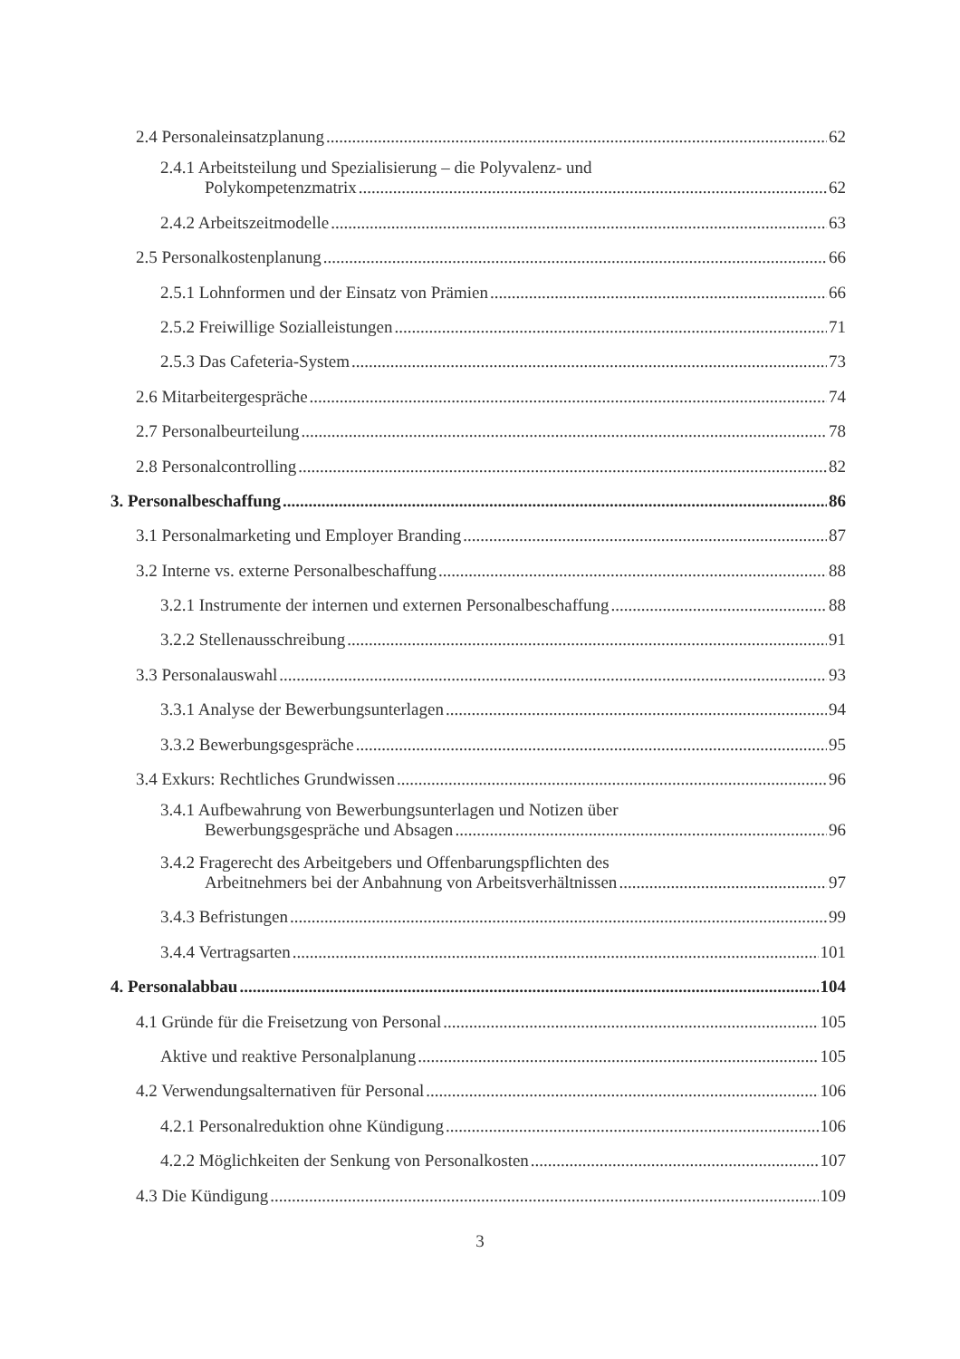2.4 Personaleinsatzplanung 62
2.4.1 Arbeitsteilung und Spezialisierung – die Polyvalenz- und
Polykompetenzmatrix 62
2.4.2 Arbeitszeitmodelle 63
2.5 Personalkostenplanung 66
2.5.1 Lohnformen und der Einsatz von Prämien 66
2.5.2 Freiwillige Sozialleistungen 71
2.5.3 Das Cafeteria-System 73
2.6 Mitarbeitergespräche 74
2.7 Personalbeurteilung 78
2.8 Personalcontrolling 82
3. Personalbeschaffung 86
3.1 Personalmarketing und Employer Branding 87
3.2 Interne vs. externe Personalbeschaffung 88
3.2.1 Instrumente der internen und externen Personalbeschaffung 88
3.2.2 Stellenausschreibung 91
3.3 Personalauswahl 93
3.3.1 Analyse der Bewerbungsunterlagen 94
3.3.2 Bewerbungsgespräche 95
3.4 Exkurs: Rechtliches Grundwissen 96
3.4.1 Aufbewahrung von Bewerbungsunterlagen und Notizen über
Bewerbungsgespräche und Absagen 96
3.4.2 Fragerecht des Arbeitgebers und Offenbarungspflichten des
Arbeitnehmers bei der Anbahnung von Arbeitsverhältnissen 97
3.4.3 Befristungen 99
3.4.4 Vertragsarten 101
4. Personalabbau 104
4.1 Gründe für die Freisetzung von Personal 105
Aktive und reaktive Personalplanung 105
4.2 Verwendungsalternativen für Personal 106
4.2.1 Personalreduktion ohne Kündigung 106
4.2.2 Möglichkeiten der Senkung von Personalkosten 107
4.3 Die Kündigung 109
3